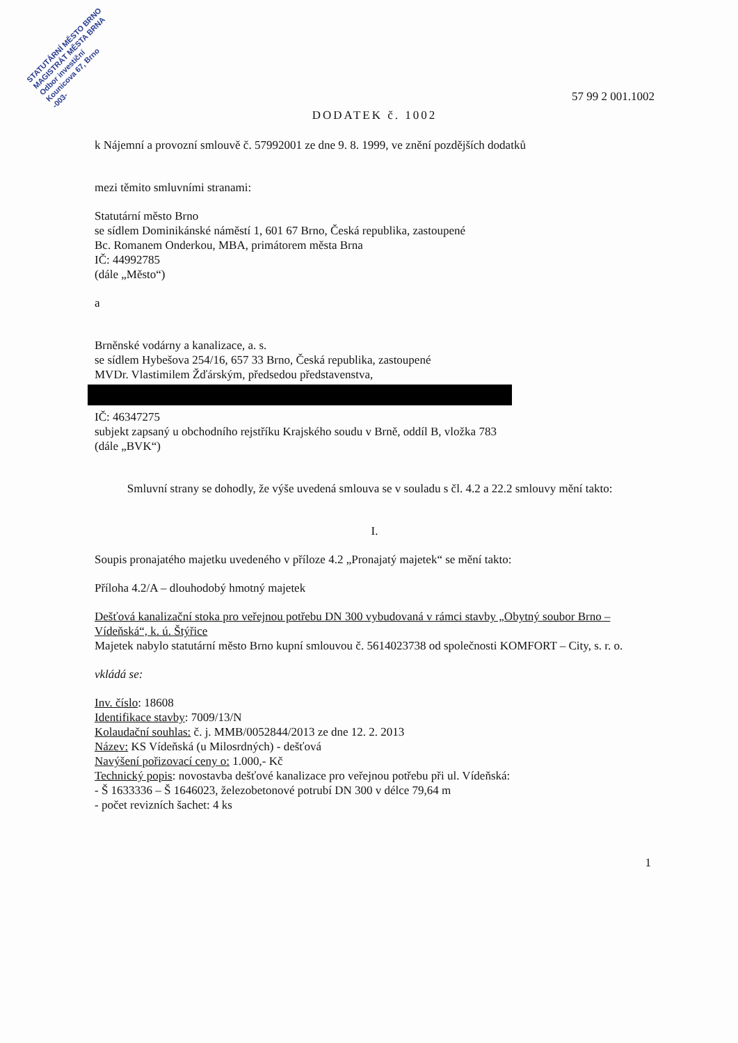STATUTÁRNÍ MĚSTO BRNO
MAGISTRÁT MĚSTA BRNA
Odbor investiční
Kounicova 67, Brno
-003-
57 99 2 001.1002
DODATEK č. 1002
k Nájemní a provozní smlouvě č. 57992001 ze dne 9. 8. 1999, ve znění pozdějších dodatků
mezi těmito smluvními stranami:
Statutární město Brno
se sídlem Dominikánské náměstí 1, 601 67 Brno, Česká republika, zastoupené
Bc. Romanem Onderkou, MBA, primátorem města Brna
IČ: 44992785
(dále „Město“)
a
Brněnské vodárny a kanalizace, a. s.
se sídlem Hybešova 254/16, 657 33 Brno, Česká republika, zastoupené
MVDr. Vlastimilem Žďárským, předsedou představenstva,
IČ: 46347275
subjekt zapsaný u obchodního rejstříku Krajského soudu v Brně, oddíl B, vložka 783
(dále „BVK“)
Smluvní strany se dohodly, že výše uvedená smlouva se v souladu s čl. 4.2 a 22.2 smlouvy mění takto:
I.
Soupis pronajatého majetku uvedeného v příloze 4.2 „Pronajatý majetek“ se mění takto:
Příloha 4.2/A – dlouhodobý hmotný majetek
Dešťová kanalizační stoka pro veřejnou potřebu DN 300 vybudovaná v rámci stavby „Obytný soubor Brno – Vídeňská“, k. ú. Štýřice
Majetek nabylo statutární město Brno kupní smlouvou č. 5614023738 od společnosti KOMFORT – City, s. r. o.
vkládá se:
Inv. číslo: 18608
Identifikace stavby: 7009/13/N
Kolaudační souhlas: č. j. MMB/0052844/2013 ze dne 12. 2. 2013
Název: KS Vídeňská (u Milosrdných) - dešťová
Navýšení pořizovací ceny o: 1.000,- Kč
Technický popis: novostavba dešťové kanalizace pro veřejnou potřebu při ul. Vídeňská:
- Š 1633336 – Š 1646023, železobetonové potrubí DN 300 v délce 79,64 m
- počet revizních šachet: 4 ks
1